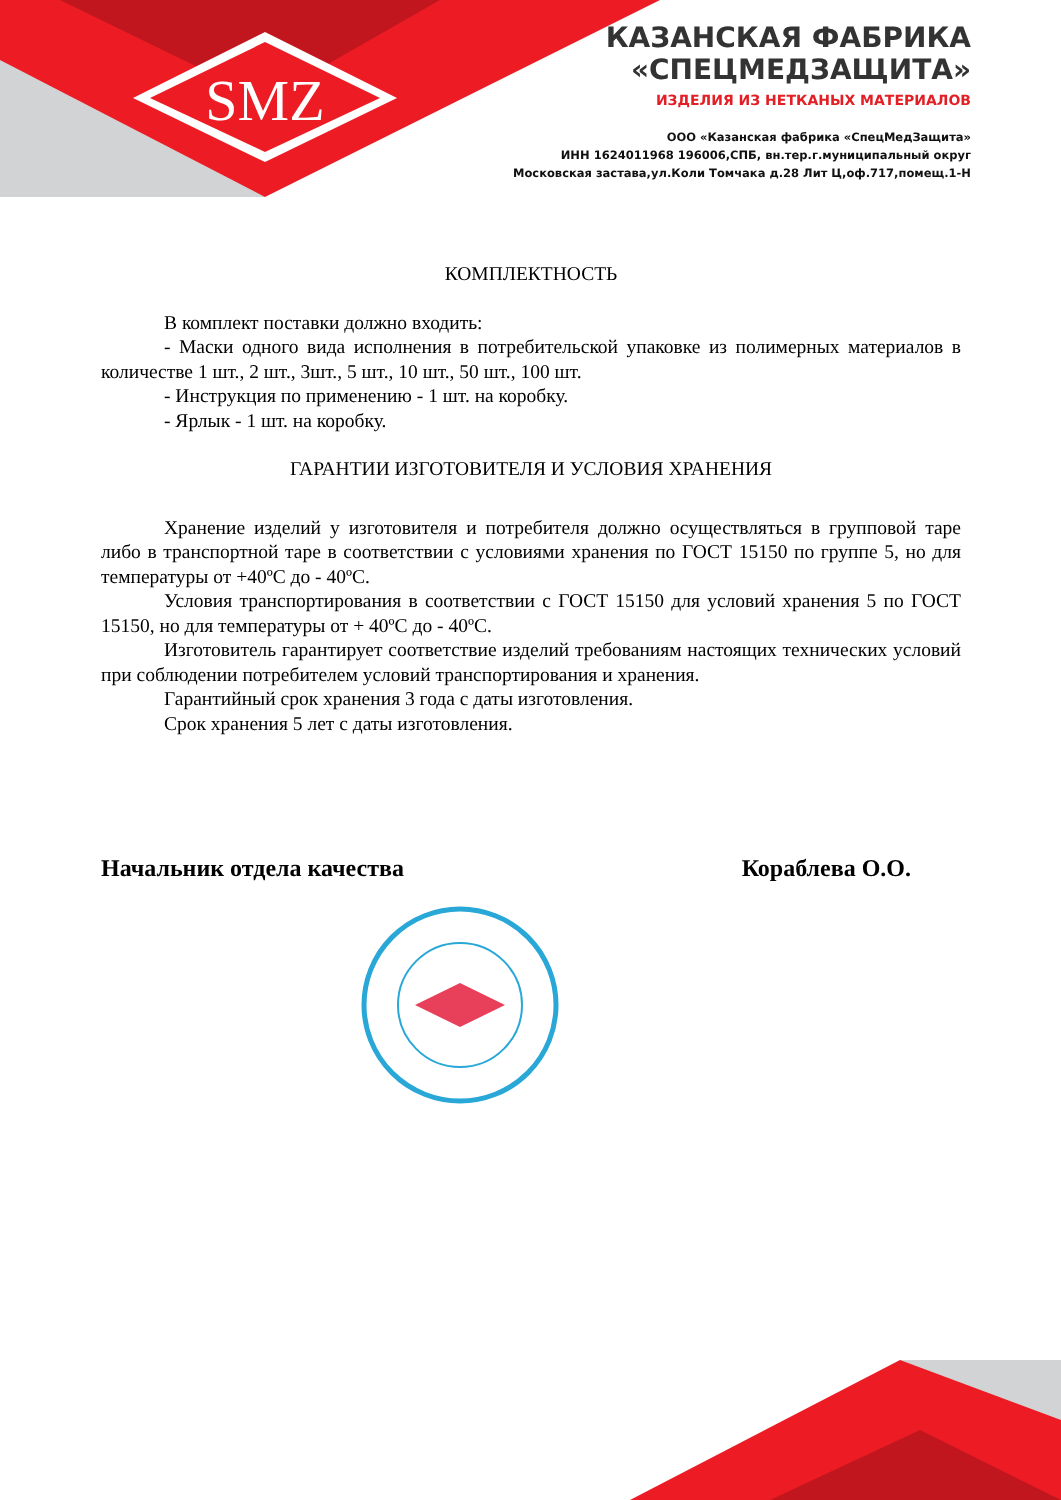SMZ
КАЗАНСКАЯ ФАБРИКА
«СПЕЦМЕДЗАЩИТА»
ИЗДЕЛИЯ ИЗ НЕТКАНЫХ МАТЕРИАЛОВ
ООО «Казанская фабрика «СпецМедЗащита»
ИНН 1624011968 196006,СПБ, вн.тер.г.муниципальный округ
Московская застава,ул.Коли Томчака д.28 Лит Ц,оф.717,помещ.1-Н
КОМПЛЕКТНОСТЬ
В комплект поставки должно входить:
- Маски одного вида исполнения в потребительской упаковке из полимерных материалов в количестве 1 шт., 2 шт., 3шт., 5 шт., 10 шт., 50 шт., 100 шт.
- Инструкция по применению - 1 шт. на коробку.
- Ярлык - 1 шт. на коробку.
ГАРАНТИИ ИЗГОТОВИТЕЛЯ И УСЛОВИЯ ХРАНЕНИЯ
Хранение изделий у изготовителя и потребителя должно осуществляться в групповой таре либо в транспортной таре в соответствии с условиями хранения по ГОСТ 15150 по группе 5, но для температуры от +40ºС до - 40ºС.
Условия транспортирования в соответствии с ГОСТ 15150 для условий хранения 5 по ГОСТ 15150, но для температуры от + 40ºС до - 40ºС.
Изготовитель гарантирует соответствие изделий требованиям настоящих технических условий при соблюдении потребителем условий транспортирования и хранения.
Гарантийный срок хранения 3 года с даты изготовления.
Срок хранения 5 лет с даты изготовления.
Начальник отдела качества Кораблева О.О.